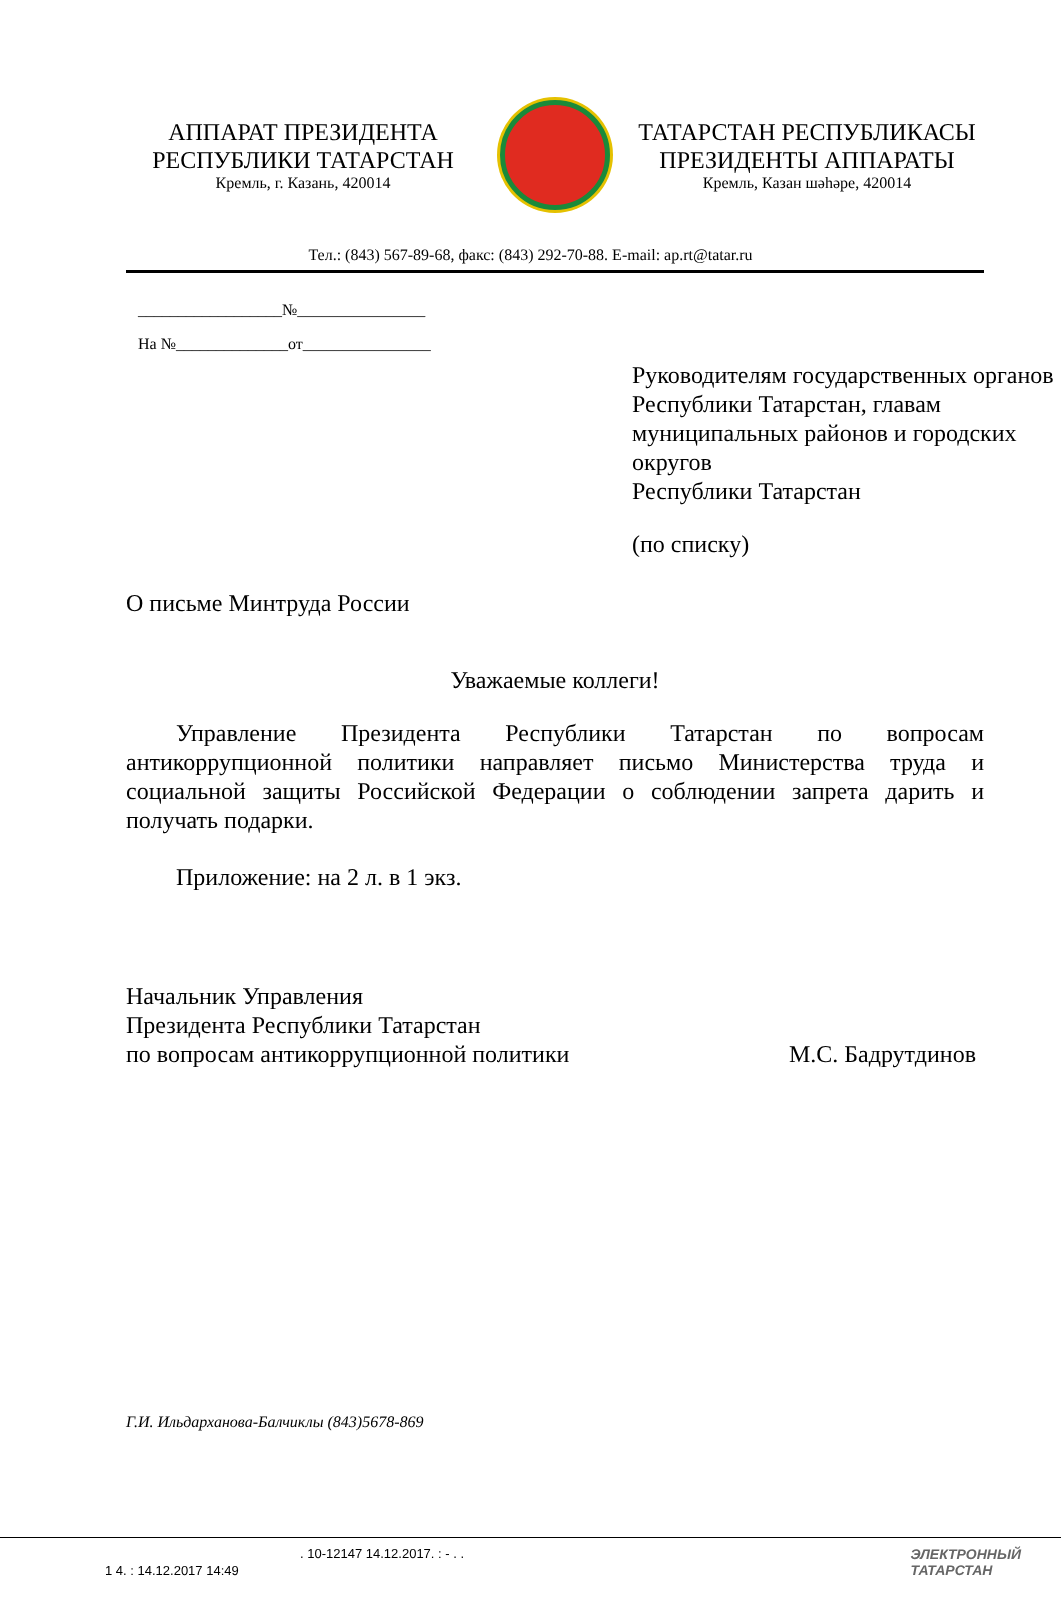АППАРАТ ПРЕЗИДЕНТА
РЕСПУБЛИКИ ТАТАРСТАН
Кремль, г. Казань, 420014
ТАТАРСТАН РЕСПУБЛИКАСЫ
ПРЕЗИДЕНТЫ АППАРАТЫ
Кремль, Казан шәһәре, 420014
Тел.: (843) 567-89-68, факс: (843) 292-70-88. E-mail: ap.rt@tatar.ru
__________________№________________
На №______________от________________
Руководителям государственных органов Республики Татарстан, главам муниципальных районов и городских округов
Республики Татарстан
(по списку)
О письме Минтруда России
Уважаемые коллеги!
Управление Президента Республики Татарстан по вопросам антикоррупционной политики направляет письмо Министерства труда и социальной защиты Российской Федерации о соблюдении запрета дарить и получать подарки.
Приложение: на 2 л. в 1 экз.
Начальник Управления
Президента Республики Татарстан
по вопросам антикоррупционной политики М.С. Бадрутдинов
Г.И. Ильдарханова-Балчиклы (843)5678-869
. 10-12147 14.12.2017. : - . .
1 4. : 14.12.2017 14:49
ЭЛЕКТРОННЫЙ
ТАТАРСТАН